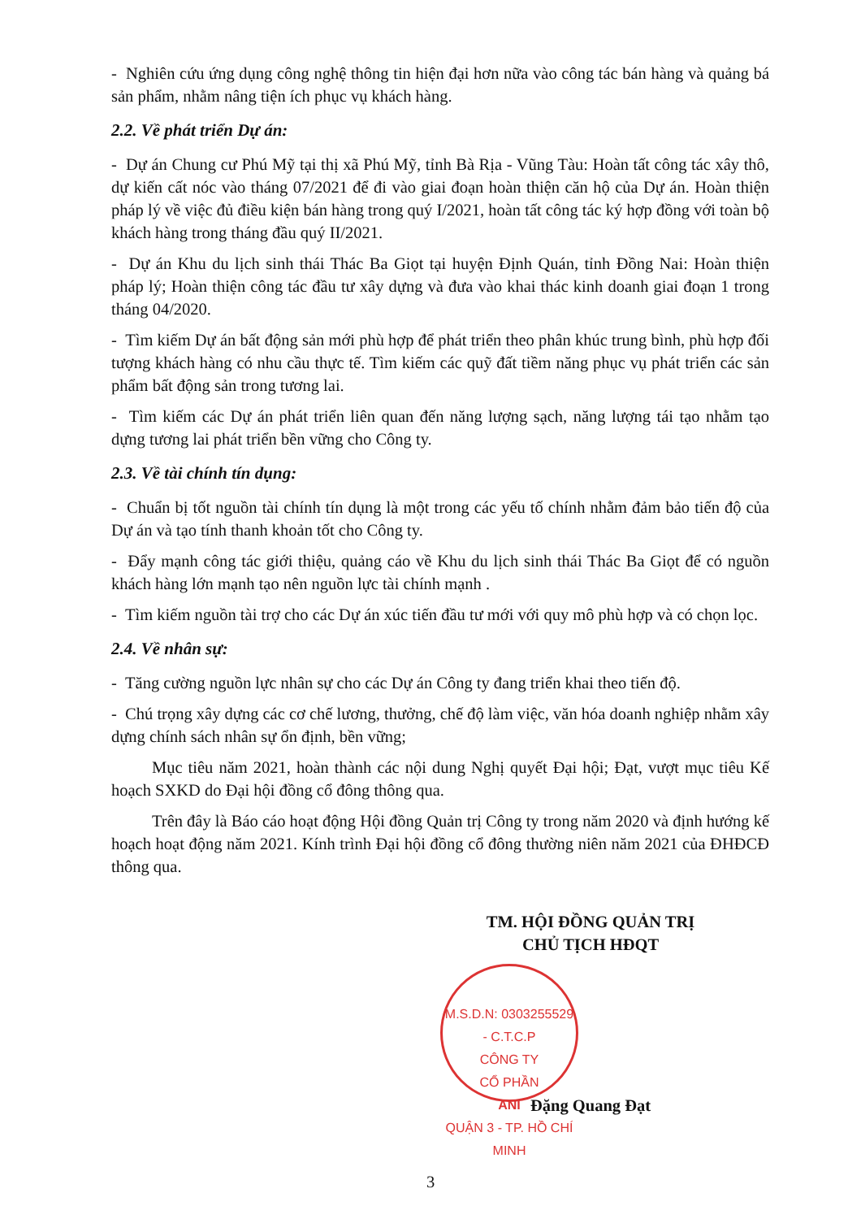- Nghiên cứu ứng dụng công nghệ thông tin hiện đại hơn nữa vào công tác bán hàng và quảng bá sản phẩm, nhằm nâng tiện ích phục vụ khách hàng.
2.2. Về phát triển Dự án:
- Dự án Chung cư Phú Mỹ tại thị xã Phú Mỹ, tỉnh Bà Rịa - Vũng Tàu: Hoàn tất công tác xây thô, dự kiến cất nóc vào tháng 07/2021 để đi vào giai đoạn hoàn thiện căn hộ của Dự án. Hoàn thiện pháp lý về việc đủ điều kiện bán hàng trong quý I/2021, hoàn tất công tác ký hợp đồng với toàn bộ khách hàng trong tháng đầu quý II/2021.
- Dự án Khu du lịch sinh thái Thác Ba Giọt tại huyện Định Quán, tỉnh Đồng Nai: Hoàn thiện pháp lý; Hoàn thiện công tác đầu tư xây dựng và đưa vào khai thác kinh doanh giai đoạn 1 trong tháng 04/2020.
- Tìm kiếm Dự án bất động sản mới phù hợp để phát triển theo phân khúc trung bình, phù hợp đối tượng khách hàng có nhu cầu thực tế. Tìm kiếm các quỹ đất tiềm năng phục vụ phát triển các sản phẩm bất động sản trong tương lai.
- Tìm kiếm các Dự án phát triển liên quan đến năng lượng sạch, năng lượng tái tạo nhằm tạo dựng tương lai phát triển bền vững cho Công ty.
2.3. Về tài chính tín dụng:
- Chuẩn bị tốt nguồn tài chính tín dụng là một trong các yếu tố chính nhằm đảm bảo tiến độ của Dự án và tạo tính thanh khoản tốt cho Công ty.
- Đẩy mạnh công tác giới thiệu, quảng cáo về Khu du lịch sinh thái Thác Ba Giọt để có nguồn khách hàng lớn mạnh tạo nên nguồn lực tài chính mạnh .
- Tìm kiếm nguồn tài trợ cho các Dự án xúc tiến đầu tư mới với quy mô phù hợp và có chọn lọc.
2.4. Về nhân sự:
- Tăng cường nguồn lực nhân sự cho các Dự án Công ty đang triển khai theo tiến độ.
- Chú trọng xây dựng các cơ chế lương, thưởng, chế độ làm việc, văn hóa doanh nghiệp nhằm xây dựng chính sách nhân sự ổn định, bền vững;
Mục tiêu năm 2021, hoàn thành các nội dung Nghị quyết Đại hội; Đạt, vượt mục tiêu Kế hoạch SXKD do Đại hội đồng cổ đông thông qua.
Trên đây là Báo cáo hoạt động Hội đồng Quản trị Công ty trong năm 2020 và định hướng kế hoạch hoạt động năm 2021. Kính trình Đại hội đồng cổ đông thường niên năm 2021 của ĐHĐCĐ thông qua.
TM. HỘI ĐỒNG QUẢN TRỊ
CHỦ TỊCH HĐQT
M.S.D.N: 0303255529 - C.T.C.P
CÔNG TY
CỔ PHẦN
ANI
QUẬN 3 - TP. HỒ CHÍ MINH
Đặng Quang Đạt
3